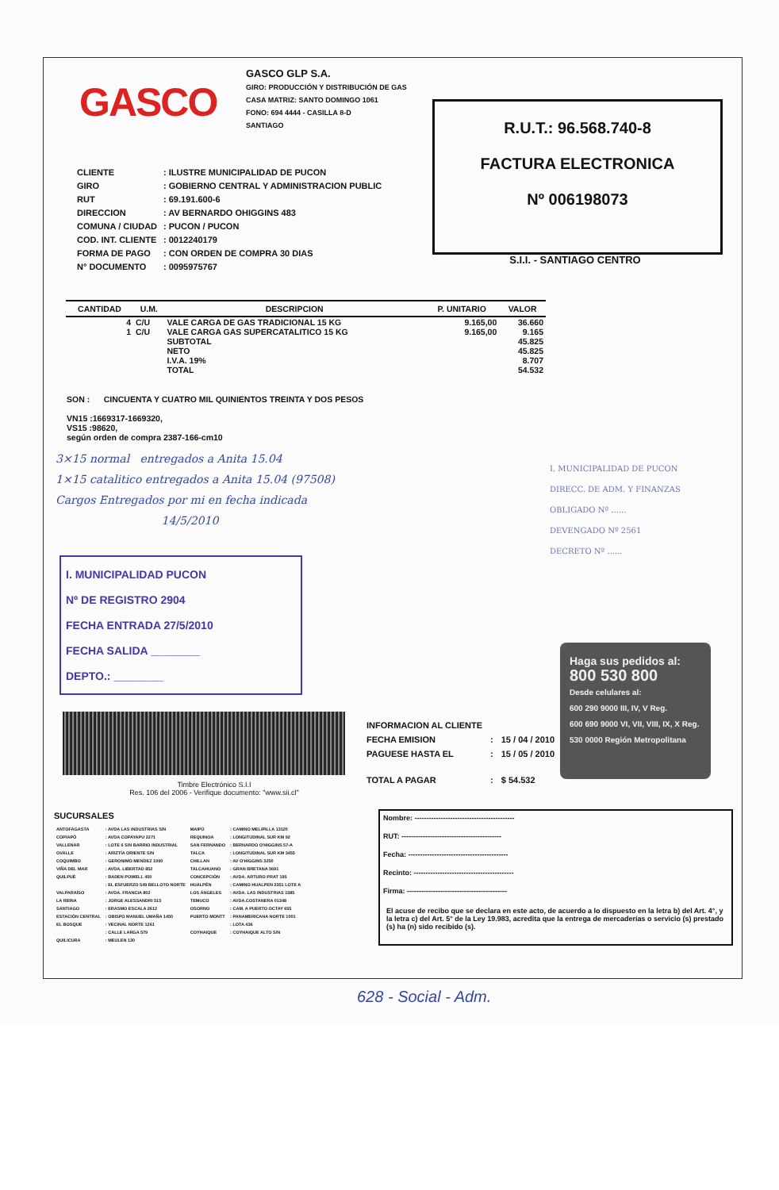GASCO
GASCO GLP S.A.
GIRO: PRODUCCIÓN Y DISTRIBUCIÓN DE GAS
CASA MATRIZ: SANTO DOMINGO 1061
FONO: 694 4444 - CASILLA 8-D
SANTIAGO
R.U.T.: 96.568.740-8
FACTURA ELECTRONICA
Nº 006198073
S.I.I. - SANTIAGO CENTRO
| CLIENTE | : ILUSTRE MUNICIPALIDAD DE PUCON |
| GIRO | : GOBIERNO CENTRAL Y ADMINISTRACION PUBLIC |
| RUT | : 69.191.600-6 |
| DIRECCION | : AV BERNARDO OHIGGINS 483 |
| COMUNA / CIUDAD | : PUCON / PUCON |
| COD. INT. CLIENTE | : 0012240179 |
| FORMA DE PAGO | : CON ORDEN DE COMPRA 30 DIAS |
| N° DOCUMENTO | : 0095975767 |
| CANTIDAD | U.M. | DESCRIPCION | P. UNITARIO | VALOR |
| --- | --- | --- | --- | --- |
| 4 | C/U | VALE CARGA DE GAS TRADICIONAL 15 KG | 9.165,00 | 36.660 |
| 1 | C/U | VALE CARGA GAS SUPERCATALITICO 15 KG | 9.165,00 | 9.165 |
| | | SUBTOTAL | | 45.825 |
| | | NETO | | 45.825 |
| | | I.V.A. 19% | | 8.707 |
| | | TOTAL | | 54.532 |
SON : CINCUENTA Y CUATRO MIL QUINIENTOS TREINTA Y DOS PESOS
VN15 :1669317-1669320,
VS15 :98620,
según orden de compra 2387-166-cm10
3×15 normal entregados a Anita 15.04
1×15 catalitico entregados a Anita 15.04 (97508)
Cargos Entregados por mi en fecha indicada
14/5/2010
I. MUNICIPALIDAD PUCON
Nº DE REGISTRO 2904
FECHA ENTRADA 27/5/2010
FECHA SALIDA ________
DEPTO.: ________
I. MUNICIPALIDAD DE PUCON
DIRECC. DE ADM. Y FINANZAS
OBLIGADO Nº ......
DEVENGADO Nº 2561
DECRETO Nº ......
Haga sus pedidos al:
800 530 800
Desde celulares al:
600 290 9000 III, IV, V Reg.
600 690 9000 VI, VII, VIII, IX, X Reg.
530 0000 Región Metropolitana
Timbre Electrónico S.I.I
Res. 106 del 2006 - Verifique documento: "www.sii.cl"
| INFORMACION AL CLIENTE | | |
| FECHA EMISION | : | 15 / 04 / 2010 |
| PAGUESE HASTA EL | : | 15 / 05 / 2010 |
| TOTAL A PAGAR | : | $ 54.532 |
SUCURSALES
| ANTOFAGASTA | : AVDA LAS INDUSTRIAS S/N | MAIPÚ | : CAMINO MELIPILLA 13120 |
| COPIAPÓ | : AVDA COPAYAPU 2271 | REQUINOA | : LONGITUDINAL SUR KM 92 |
| VALLENAR | : LOTE 6 S/N BARRIO INDUSTRIAL | SAN FERNANDO | : BERNARDO O'HIGGINS 57-A |
| OVALLE | : ARIZTÍA ORIENTE S/N | TALCA | : LONGITUDINAL SUR KM 3455 |
| COQUIMBO | : GERONIMO MENDEZ 1990 | CHILLAN | : AV O'HIGGINS 3250 |
| VIÑA DEL MAR | : AVDA. LIBERTAD 852 | TALCAHUANO | : GRAN BRETANA 5691 |
| QUILPUÉ | : BADEN POWELL 450 | CONCEPCIÓN | : AVDA. ARTURO PRAT 195 |
| | : EL ESFUERZO 549 BELLOTO NORTE | HUALPÉN | : CAMINO HUALPEN 2351 LOTE A |
| VALPARAÍSO | : AVDA. FRANCIA 802 | LOS ÁNGELES | : AVDA. LAS INDUSTRIAS 1585 |
| LA REINA | : JORGE ALESSANDRI 515 | TEMUCO | : AVDA.COSTANERA 01348 |
| SANTIAGO | : ERASMO ESCALA 2612 | OSORNO | : CAM. A PUERTO OCTAY 655 |
| ESTACIÓN CENTRAL | : OBISPO MANUEL UMAÑA 1450 | PUERTO MONTT | : PANAMERICANA NORTE 1001 |
| EL BOSQUE | : VECINAL NORTE 1261 | | : LOTA 436 |
| | : CALLE LARGA 579 | COYHAIQUE | : COYHAIQUE ALTO S/N |
| QUILICURA | : MEULEN 130 | | |
Nombre: ------------------------------------------
RUT: ------------------------------------------
Fecha: ------------------------------------------
Recinto: ------------------------------------------
Firma: ------------------------------------------
El acuse de recibo que se declara en este acto, de acuerdo a lo dispuesto en la letra b) del Art. 4°, y la letra c) del Art. 5° de la Ley 19.983, acredita que la entrega de mercaderías o servicio (s) prestado (s) ha (n) sido recibido (s).
628 - Social - Adm.